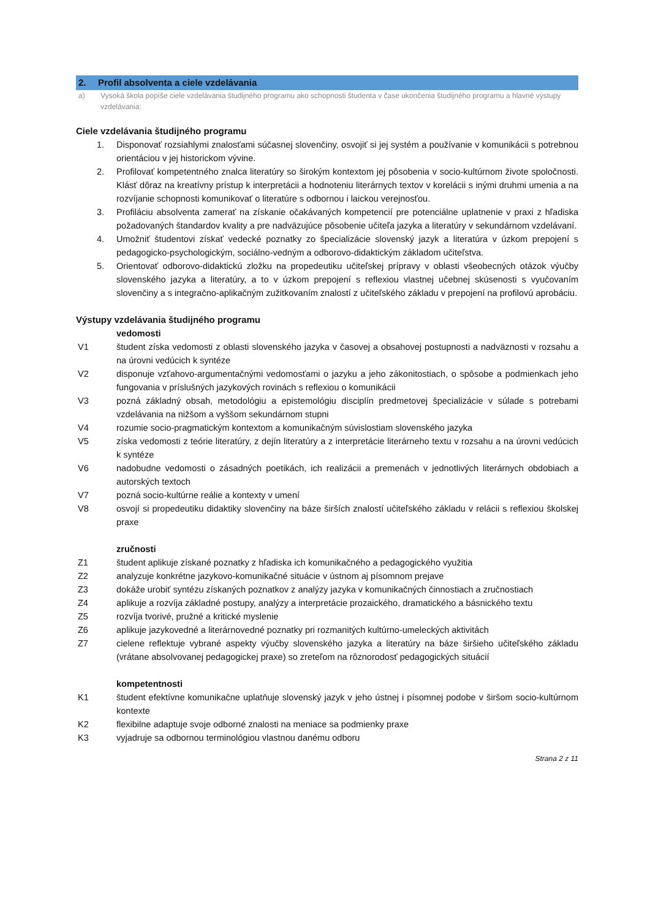2. Profil absolventa a ciele vzdelávania
a) Vysoká škola popíše ciele vzdelávania študijného programu ako schopnosti študenta v čase ukončenia študijného programu a hlavné výstupy vzdelávania:
Ciele vzdelávania študijného programu
1. Disponovať rozsiahlymi znalosťami súčasnej slovenčiny, osvojiť si jej systém a používanie v komunikácii s potrebnou orientáciou v jej historickom vývine.
2. Profilovať kompetentného znalca literatúry so širokým kontextom jej pôsobenia v socio-kultúrnom živote spoločnosti. Klásť dôraz na kreatívny prístup k interpretácii a hodnoteniu literárnych textov v korelácii s inými druhmi umenia a na rozvíjanie schopnosti komunikovať o literatúre s odbornou i laickou verejnosťou.
3. Profiláciu absolventa zamerať na získanie očakávaných kompetencií pre potenciálne uplatnenie v praxi z hľadiska požadovaných štandardov kvality a pre nadväzujúce pôsobenie učiteľa jazyka a literatúry v sekundárnom vzdelávaní.
4. Umožniť študentovi získať vedecké poznatky zo špecializácie slovenský jazyk a literatúra v úzkom prepojení s pedagogicko-psychologickým, sociálno-vedným a odborovo-didaktickým základom učiteľstva.
5. Orientovať odborovo-didaktickú zložku na propedeutiku učiteľskej prípravy v oblasti všeobecných otázok výučby slovenského jazyka a literatúry, a to v úzkom prepojení s reflexiou vlastnej učebnej skúsenosti s vyučovaním slovenčiny a s integračno-aplikačným zužitkovaním znalostí z učiteľského základu v prepojení na profilovú aprobáciu.
Výstupy vzdelávania študijného programu
vedomosti
V1 študent získa vedomosti z oblasti slovenského jazyka v časovej a obsahovej postupnosti a nadväznosti v rozsahu a na úrovni vedúcich k syntéze
V2 disponuje vzťahovo-argumentačnými vedomosťami o jazyku a jeho zákonitostiach, o spôsobe a podmienkach jeho fungovania v príslušných jazykových rovinách s reflexiou o komunikácii
V3 pozná základný obsah, metodológiu a epistemológiu disciplín predmetovej špecializácie v súlade s potrebami vzdelávania na nižšom a vyššom sekundárnom stupni
V4 rozumie socio-pragmatickým kontextom a komunikačným súvislostiam slovenského jazyka
V5 získa vedomosti z teórie literatúry, z dejín literatúry a z interpretácie literárneho textu v rozsahu a na úrovni vedúcich k syntéze
V6 nadobudne vedomosti o zásadných poetikách, ich realizácii a premenách v jednotlivých literárnych obdobiach a autorských textoch
V7 pozná socio-kultúrne reálie a kontexty v umení
V8 osvojí si propedeutiku didaktiky slovenčiny na báze širších znalostí učiteľského základu v relácii s reflexiou školskej praxe
zručnosti
Z1 študent aplikuje získané poznatky z hľadiska ich komunikačného a pedagogického využitia
Z2 analyzuje konkrétne jazykovo-komunikačné situácie v ústnom aj písomnom prejave
Z3 dokáže urobiť syntézu získaných poznatkov z analýzy jazyka v komunikačných činnostiach a zručnostiach
Z4 aplikuje a rozvíja základné postupy, analýzy a interpretácie prozaického, dramatického a básnického textu
Z5 rozvíja tvorivé, pružné a kritické myslenie
Z6 aplikuje jazykovedné a literárnovedné poznatky pri rozmanitých kultúrno-umeleckých aktivitách
Z7 cielene reflektuje vybrané aspekty výučby slovenského jazyka a literatúry na báze širšieho učiteľského základu (vrátane absolvovanej pedagogickej praxe) so zreteľom na rôznorodosť pedagogických situácií
kompetentnosti
K1 študent efektívne komunikačne uplatňuje slovenský jazyk v jeho ústnej i písomnej podobe v širšom socio-kultúrnom kontexte
K2 flexibilne adaptuje svoje odborné znalosti na meniace sa podmienky praxe
K3 vyjadruje sa odbornou terminológiou vlastnou danému odboru
Strana 2 z 11